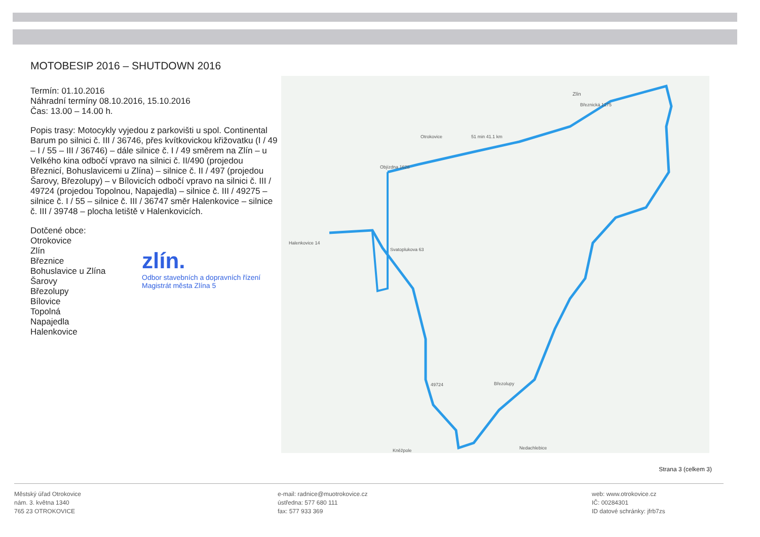MOTOBESIP 2016 – SHUTDOWN 2016
Termín: 01.10.2016
Náhradní termíny 08.10.2016, 15.10.2016
Čas: 13.00 – 14.00 h.
Popis trasy: Motocykly vyjedou z parkovišti u spol. Continental Barum po silnici č. III / 36746, přes kvítkovickou křižovatku (I / 49 – I / 55 – III / 36746) – dále silnice č. I / 49 směrem na Zlín – u Velkého kina odbočí vpravo na silnici č. II/490 (projedou Březnicí, Bohuslavicemi u Zlína) – silnice č. II / 497 (projedou Šarovy, Březolupy) – v Bílovicích odbočí vpravo na silnici č. III / 49724 (projedou Topolnou, Napajedla) – silnice č. III / 49275 – silnice č. I / 55 – silnice č. III / 36747 směr Halenkovice – silnice č. III / 39748 – plocha letiště v Halenkovicích.
Dotčené obce:
Otrokovice
Zlín
Březnice
Bohuslavice u Zlína
Šarovy
Březolupy
Bílovice
Topolná
Napajedla
Halenkovice
zlín.
Odbor stavebních a dopravních řízení
Magistrát města Zlína 5
Zlín
Březnická 1275
Otrokovice 51 min 41.1 km
Objízdna 1628
Halenkovice 14
Svatoplukova 63
49724 Březolupy
Nedachlebice Kněžpole
Strana 3 (celkem 3)
Městský úřad Otrokovice
nám. 3. května 1340
765 23 OTROKOVICE
e-mail: radnice@muotrokovice.cz
ústředna: 577 680 111
fax: 577 933 369
web: www.otrokovice.cz
IČ: 00284301
ID datové schránky: jfrb7zs